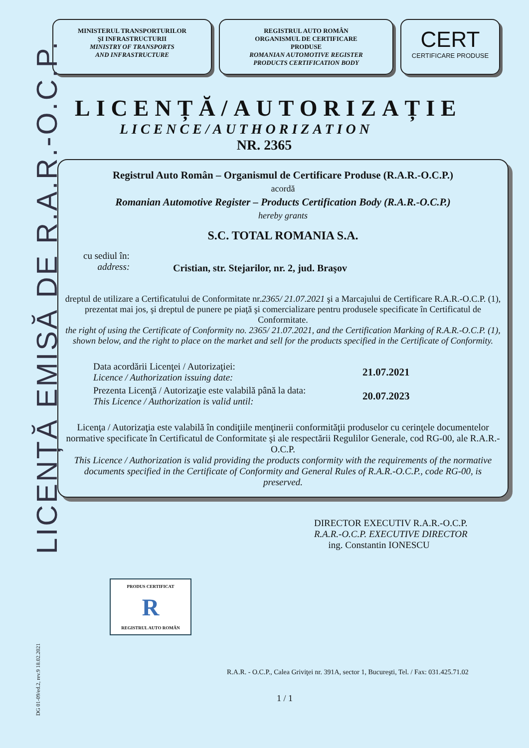LICENȚĂ EMISĂ DE R.A.R.-O.C.P.
MINISTERUL TRANSPORTURILOR
ŞI INFRASTRUCTURII
MINISTRY OF TRANSPORTS
AND INFRASTRUCTURE
REGISTRUL AUTO ROMÂN
ORGANISMUL DE CERTIFICARE
PRODUSE
ROMANIAN AUTOMOTIVE REGISTER
PRODUCTS CERTIFICATION BODY
CERT
CERTIFICARE PRODUSE
LICENȚĂ/AUTORIZAȚIE
LICENCE/AUTHORIZATION
NR. 2365
Registrul Auto Român – Organismul de Certificare Produse (R.A.R.-O.C.P.)
acordă
Romanian Automotive Register – Products Certification Body (R.A.R.-O.C.P.)
hereby grants
S.C. TOTAL ROMANIA S.A.
cu sediul în:
address: Cristian, str. Stejarilor, nr. 2, jud. Braşov
dreptul de utilizare a Certificatului de Conformitate nr.2365/ 21.07.2021 şi a Marcajului de Certificare R.A.R.-O.C.P. (1), prezentat mai jos, şi dreptul de punere pe piaţă şi comercializare pentru produsele specificate în Certificatul de Conformitate.
the right of using the Certificate of Conformity no. 2365/ 21.07.2021, and the Certification Marking of R.A.R.-O.C.P. (1), shown below, and the right to place on the market and sell for the products specified in the Certificate of Conformity.
Data acordării Licenţei / Autorizaţiei:
Licence / Authorization issuing date: 21.07.2021
Prezenta Licenţă / Autorizaţie este valabilă până la data:
This Licence / Authorization is valid until: 20.07.2023
Licenţa / Autorizaţia este valabilă în condiţiile menţinerii conformităţii produselor cu cerinţele documentelor normative specificate în Certificatul de Conformitate şi ale respectării Regulilor Generale, cod RG-00, ale R.A.R.-O.C.P.
This Licence / Authorization is valid providing the products conformity with the requirements of the normative documents specified in the Certificate of Conformity and General Rules of R.A.R.-O.C.P., code RG-00, is preserved.
DIRECTOR EXECUTIV R.A.R.-O.C.P.
R.A.R.-O.C.P. EXECUTIVE DIRECTOR
ing. Constantin IONESCU
PRODUS CERTIFICAT
R
REGISTRUL AUTO ROMÂN
DG 01-09/ed.2, rev.9 18.02.2021
R.A.R. - O.C.P., Calea Griviţei nr. 391A, sector 1, Bucureşti, Tel. / Fax: 031.425.71.02
1 / 1